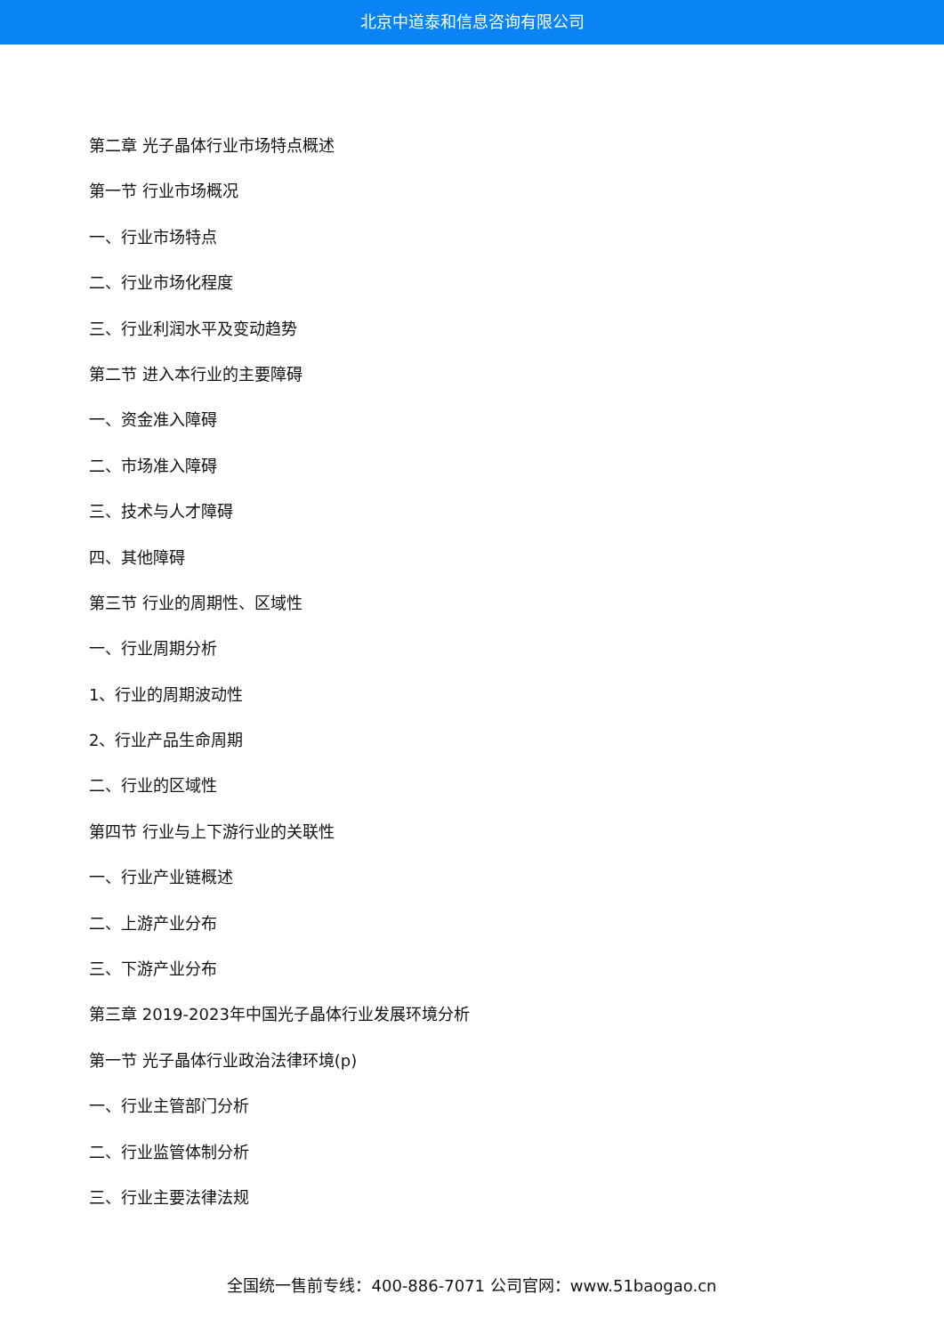北京中道泰和信息咨询有限公司
第二章 光子晶体行业市场特点概述
第一节 行业市场概况
一、行业市场特点
二、行业市场化程度
三、行业利润水平及变动趋势
第二节 进入本行业的主要障碍
一、资金准入障碍
二、市场准入障碍
三、技术与人才障碍
四、其他障碍
第三节 行业的周期性、区域性
一、行业周期分析
1、行业的周期波动性
2、行业产品生命周期
二、行业的区域性
第四节 行业与上下游行业的关联性
一、行业产业链概述
二、上游产业分布
三、下游产业分布
第三章 2019-2023年中国光子晶体行业发展环境分析
第一节 光子晶体行业政治法律环境(p)
一、行业主管部门分析
二、行业监管体制分析
三、行业主要法律法规
全国统一售前专线：400-886-7071 公司官网：www.51baogao.cn